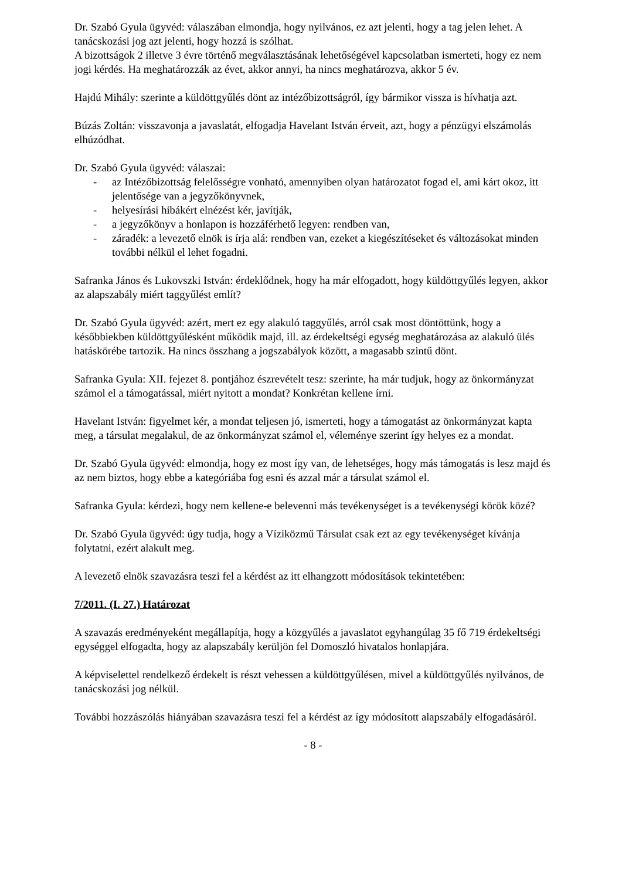Dr. Szabó Gyula ügyvéd: válaszában elmondja, hogy nyilvános, ez azt jelenti, hogy a tag jelen lehet. A tanácskozási jog azt jelenti, hogy hozzá is szólhat.
A bizottságok 2 illetve 3 évre történő megválasztásának lehetőségével kapcsolatban ismerteti, hogy ez nem jogi kérdés. Ha meghatározzák az évet, akkor annyi, ha nincs meghatározva, akkor 5 év.
Hajdú Mihály: szerinte a küldöttgyűlés dönt az intézőbizottságról, így bármikor vissza is hívhatja azt.
Búzás Zoltán: visszavonja a javaslatát, elfogadja Havelant István érveit, azt, hogy a pénzügyi elszámolás elhúzódhat.
Dr. Szabó Gyula ügyvéd: válaszai:
- az Intézőbizottság felelősségre vonható, amennyiben olyan határozatot fogad el, ami kárt okoz, itt jelentősége van a jegyzőkönyvnek,
- helyesírási hibákért elnézést kér, javítják,
- a jegyzőkönyv a honlapon is hozzáférhető legyen: rendben van,
- záradék: a levezető elnök is írja alá: rendben van, ezeket a kiegészítéseket és változásokat minden további nélkül el lehet fogadni.
Safranka János és Lukovszki István: érdeklődnek, hogy ha már elfogadott, hogy küldöttgyűlés legyen, akkor az alapszabály miért taggyűlést említ?
Dr. Szabó Gyula ügyvéd: azért, mert ez egy alakuló taggyűlés, arról csak most döntöttünk, hogy a későbbiekben küldöttgyűlésként működik majd, ill. az érdekeltségi egység meghatározása az alakuló ülés hatáskörébe tartozik. Ha nincs összhang a jogszabályok között, a magasabb szintű dönt.
Safranka Gyula: XII. fejezet 8. pontjához észrevételt tesz: szerinte, ha már tudjuk, hogy az önkormányzat számol el a támogatással, miért nyitott a mondat? Konkrétan kellene írni.
Havelant István: figyelmet kér, a mondat teljesen jó, ismerteti, hogy a támogatást az önkormányzat kapta meg, a társulat megalakul, de az önkormányzat számol el, véleménye szerint így helyes ez a mondat.
Dr. Szabó Gyula ügyvéd: elmondja, hogy ez most így van, de lehetséges, hogy más támogatás is lesz majd és az nem biztos, hogy ebbe a kategóriába fog esni és azzal már a társulat számol el.
Safranka Gyula: kérdezi, hogy nem kellene-e belevenni más tevékenységet is a tevékenységi körök közé?
Dr. Szabó Gyula ügyvéd: úgy tudja, hogy a Víziközmű Társulat csak ezt az egy tevékenységet kívánja folytatni, ezért alakult meg.
A levezető elnök szavazásra teszi fel a kérdést az itt elhangzott módosítások tekintetében:
7/2011. (I. 27.) Határozat
A szavazás eredményeként megállapítja, hogy a közgyűlés a javaslatot egyhangúlag 35 fő 719 érdekeltségi egységgel elfogadta, hogy az alapszabály kerüljön fel Domoszló hivatalos honlapjára.
A képviselettel rendelkező érdekelt is részt vehessen a küldöttgyűlésen, mivel a küldöttgyűlés nyilvános, de tanácskozási jog nélkül.
További hozzászólás hiányában szavazásra teszi fel a kérdést az így módosított alapszabály elfogadásáról.
- 8 -